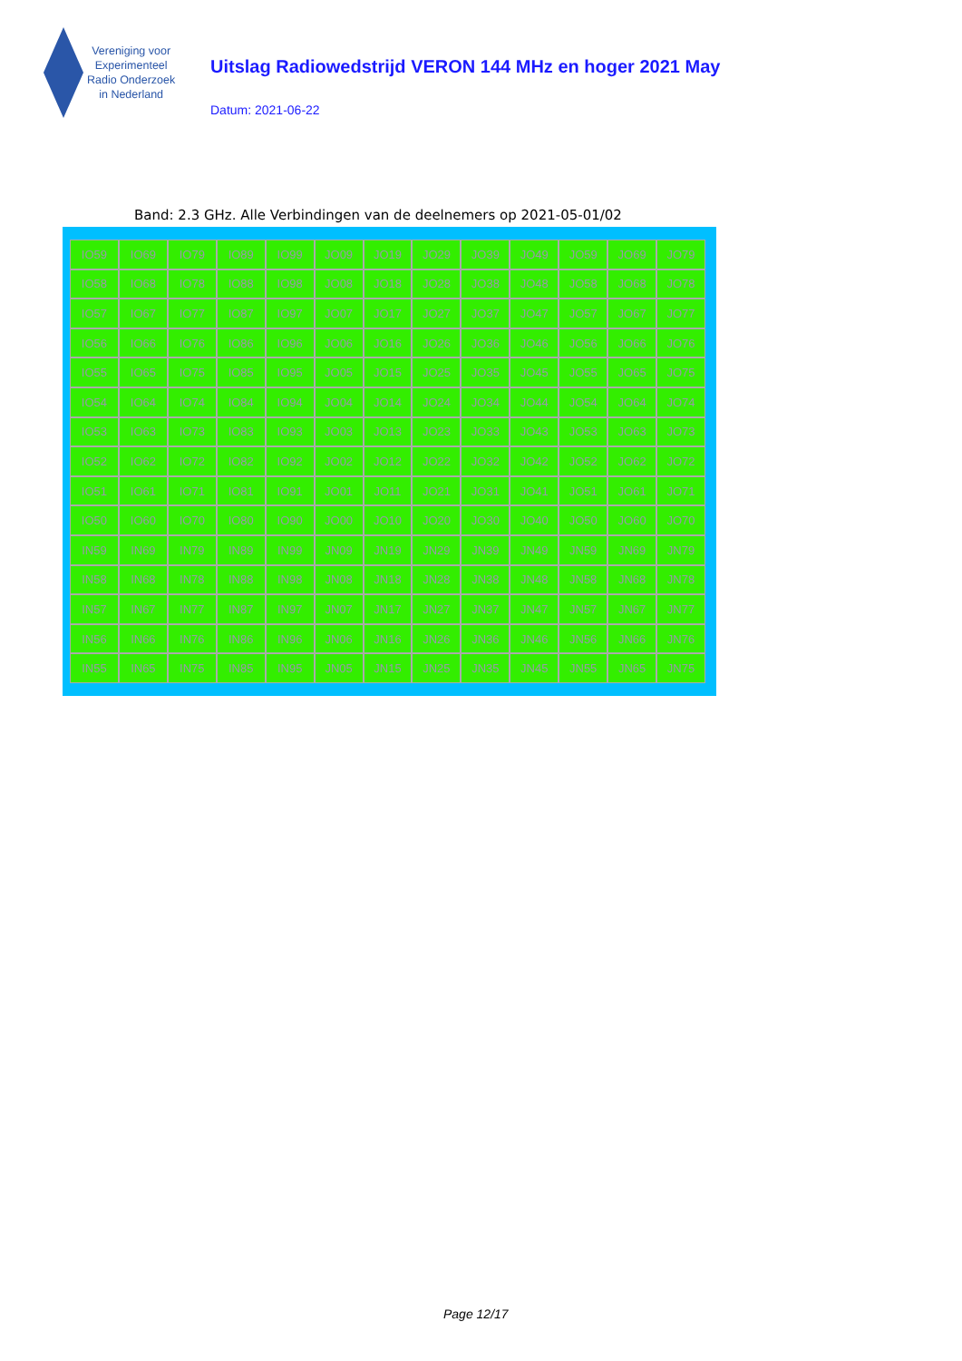Vereniging voor
Experimenteel
Radio Onderzoek
in Nederland
Uitslag Radiowedstrijd VERON 144 MHz en hoger 2021 May
Datum: 2021-06-22
Band: 2.3 GHz. Alle Verbindingen van de deelnemers op 2021-05-01/02
IO59 IO69 IO79 IO89 IO99 JO09 JO19 JO29 JO39 JO49 JO59 JO69 JO79 IO58 IO68 IO78 IO88 IO98 JO08 JO18 JO28 JO38 JO48 JO58 JO68 JO78 IO57 IO67 IO77 IO87 IO97 JO07 JO17 JO27 JO37 JO47 JO57 JO67 JO77 IO56 IO66 IO76 IO86 IO96 JO06 JO16 JO26 JO36 JO46 JO56 JO66 JO76 IO55 IO65 IO75 IO85 IO95 JO05 JO15 JO25 JO35 JO45 JO55 JO65 JO75 IO54 IO64 IO74 IO84 IO94 JO04 JO14 JO24 JO34 JO44 JO54 JO64 JO74 IO53 IO63 IO73 IO83 IO93 JO03 JO13 JO23 JO33 JO43 JO53 JO63 JO73 IO52 IO62 IO72 IO82 IO92 JO02 JO12 JO22 JO32 JO42 JO52 JO62 JO72 IO51 IO61 IO71 IO81 IO91 JO01 JO11 JO21 JO31 JO41 JO51 JO61 JO71 IO50 IO60 IO70 IO80 IO90 JO00 JO10 JO20 JO30 JO40 JO50 JO60 JO70 IN59 IN69 IN79 IN89 IN99 JN09 JN19 JN29 JN39 JN49 JN59 JN69 JN79 IN58 IN68 IN78 IN88 IN98 JN08 JN18 JN28 JN38 JN48 JN58 JN68 JN78 IN57 IN67 IN77 IN87 IN97 JN07 JN17 JN27 JN37 JN47 JN57 JN67 JN77 IN56 IN66 IN76 IN86 IN96 JN06 JN16 JN26 JN36 JN46 JN56 JN66 JN76 IN55 IN65 IN75 IN85 IN95 JN05 JN15 JN25 JN35 JN45 JN55 JN65 JN75
Page 12/17